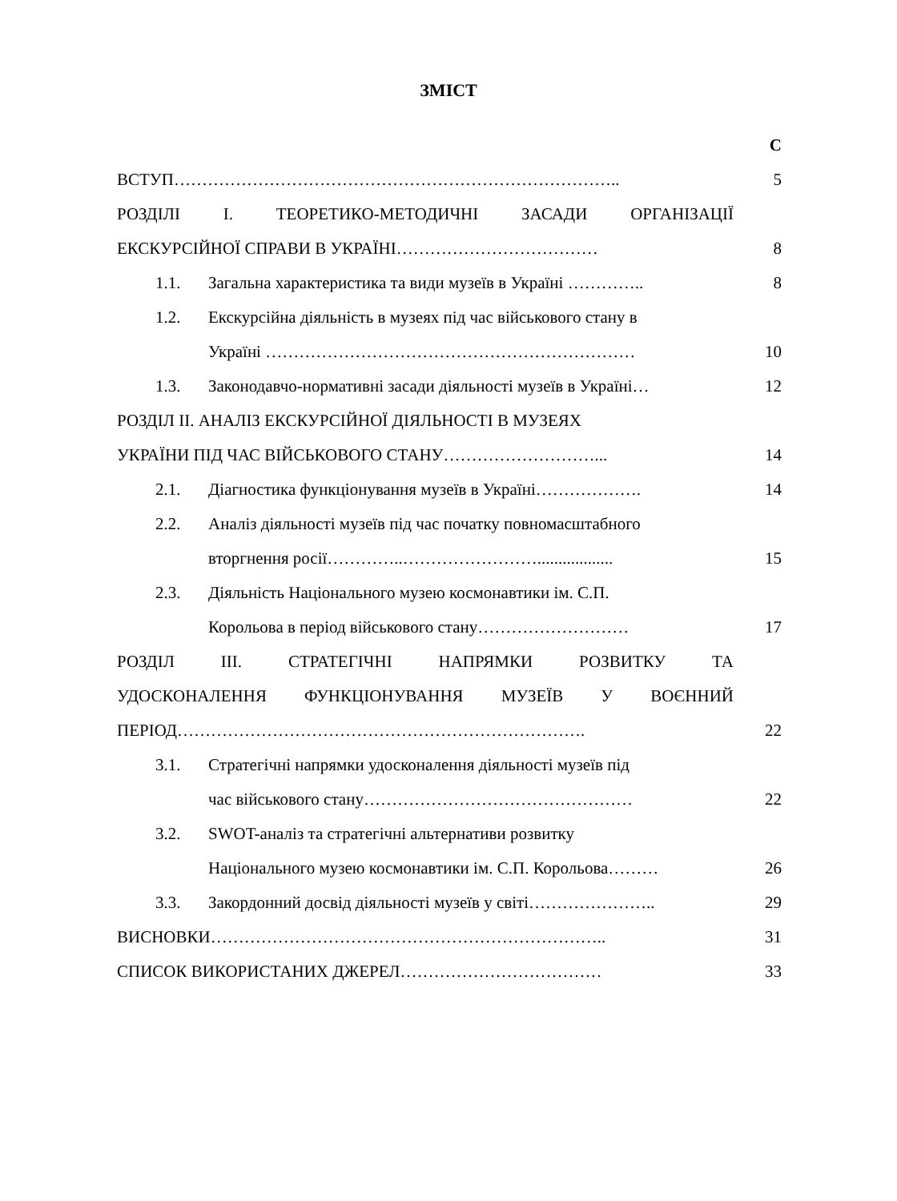ЗМІСТ
С
ВСТУП……………………………………………………………………..
5
РОЗДІЛІ І. ТЕОРЕТИКО-МЕТОДИЧНІ ЗАСАДИ ОРГАНІЗАЦІЇ
ЕКСКУРСІЙНОЇ СПРАВИ В УКРАЇНІ………………………………
8
1.1. Загальна характеристика та види музеїв в Україні …………..
8
1.2. Екскурсійна діяльність в музеях під час військового стану в
Україні …………………………………………………………
10
1.3. Законодавчо-нормативні засади діяльності музеїв в Україні…
12
РОЗДІЛ ІІ. АНАЛІЗ ЕКСКУРСІЙНОЇ ДІЯЛЬНОСТІ В МУЗЕЯХ
УКРАЇНИ ПІД ЧАС ВІЙСЬКОВОГО СТАНУ………………………...
14
2.1. Діагностика функціонування музеїв в Україні……………….
14
2.2. Аналіз діяльності музеїв під час початку повномасштабного
вторгнення росії…………..……………………..................
15
2.3. Діяльність Національного музею космонавтики ім. С.П.
Корольова в період військового стану………………………
17
РОЗДІЛ ІІІ. СТРАТЕГІЧНІ НАПРЯМКИ РОЗВИТКУ ТА
УДОСКОНАЛЕННЯ ФУНКЦІОНУВАННЯ МУЗЕЇВ У ВОЄННИЙ
ПЕРІОД……………………………………………………………….
22
3.1. Стратегічні напрямки удосконалення діяльності музеїв під
час військового стану…………………………………………
22
3.2. SWOT-аналіз та стратегічні альтернативи розвитку
Національного музею космонавтики ім. С.П. Корольова………
26
3.3. Закордонний досвід діяльності музеїв у світі…………………..
29
ВИСНОВКИ……………………………………………………………..
31
СПИСОК ВИКОРИСТАНИХ ДЖЕРЕЛ………………………………
33